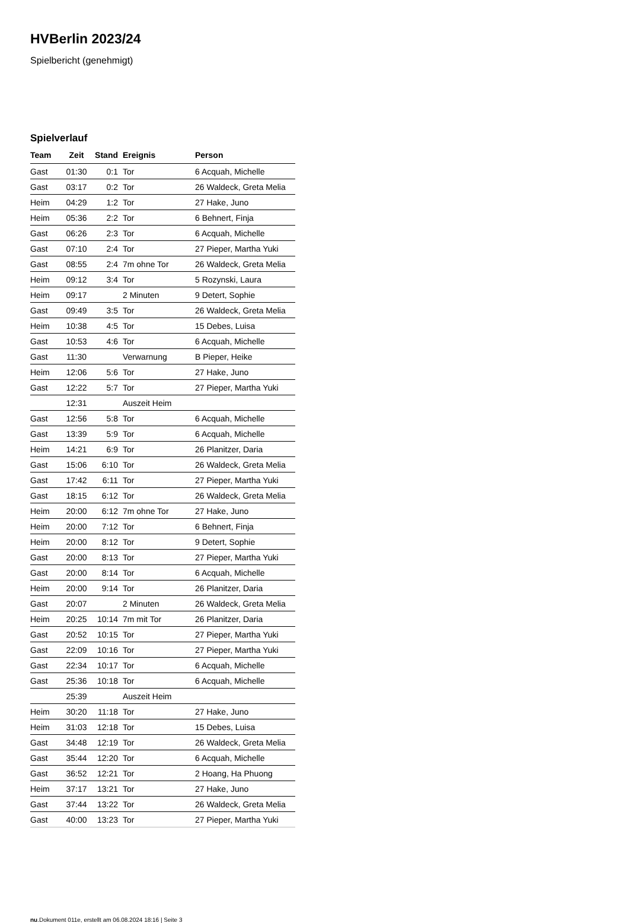HVBerlin 2023/24
Spielbericht (genehmigt)
Spielverlauf
| Team | Zeit | Stand | Ereignis | Person |
| --- | --- | --- | --- | --- |
| Gast | 01:30 | 0:1 | Tor | 6 Acquah, Michelle |
| Gast | 03:17 | 0:2 | Tor | 26 Waldeck, Greta Melia |
| Heim | 04:29 | 1:2 | Tor | 27 Hake, Juno |
| Heim | 05:36 | 2:2 | Tor | 6 Behnert, Finja |
| Gast | 06:26 | 2:3 | Tor | 6 Acquah, Michelle |
| Gast | 07:10 | 2:4 | Tor | 27 Pieper, Martha Yuki |
| Gast | 08:55 | 2:4 | 7m ohne Tor | 26 Waldeck, Greta Melia |
| Heim | 09:12 | 3:4 | Tor | 5 Rozynski, Laura |
| Heim | 09:17 | | 2 Minuten | 9 Detert, Sophie |
| Gast | 09:49 | 3:5 | Tor | 26 Waldeck, Greta Melia |
| Heim | 10:38 | 4:5 | Tor | 15 Debes, Luisa |
| Gast | 10:53 | 4:6 | Tor | 6 Acquah, Michelle |
| Gast | 11:30 | | Verwarnung | B Pieper, Heike |
| Heim | 12:06 | 5:6 | Tor | 27 Hake, Juno |
| Gast | 12:22 | 5:7 | Tor | 27 Pieper, Martha Yuki |
| | 12:31 | | Auszeit Heim | |
| Gast | 12:56 | 5:8 | Tor | 6 Acquah, Michelle |
| Gast | 13:39 | 5:9 | Tor | 6 Acquah, Michelle |
| Heim | 14:21 | 6:9 | Tor | 26 Planitzer, Daria |
| Gast | 15:06 | 6:10 | Tor | 26 Waldeck, Greta Melia |
| Gast | 17:42 | 6:11 | Tor | 27 Pieper, Martha Yuki |
| Gast | 18:15 | 6:12 | Tor | 26 Waldeck, Greta Melia |
| Heim | 20:00 | 6:12 | 7m ohne Tor | 27 Hake, Juno |
| Heim | 20:00 | 7:12 | Tor | 6 Behnert, Finja |
| Heim | 20:00 | 8:12 | Tor | 9 Detert, Sophie |
| Gast | 20:00 | 8:13 | Tor | 27 Pieper, Martha Yuki |
| Gast | 20:00 | 8:14 | Tor | 6 Acquah, Michelle |
| Heim | 20:00 | 9:14 | Tor | 26 Planitzer, Daria |
| Gast | 20:07 | | 2 Minuten | 26 Waldeck, Greta Melia |
| Heim | 20:25 | 10:14 | 7m mit Tor | 26 Planitzer, Daria |
| Gast | 20:52 | 10:15 | Tor | 27 Pieper, Martha Yuki |
| Gast | 22:09 | 10:16 | Tor | 27 Pieper, Martha Yuki |
| Gast | 22:34 | 10:17 | Tor | 6 Acquah, Michelle |
| Gast | 25:36 | 10:18 | Tor | 6 Acquah, Michelle |
| | 25:39 | | Auszeit Heim | |
| Heim | 30:20 | 11:18 | Tor | 27 Hake, Juno |
| Heim | 31:03 | 12:18 | Tor | 15 Debes, Luisa |
| Gast | 34:48 | 12:19 | Tor | 26 Waldeck, Greta Melia |
| Gast | 35:44 | 12:20 | Tor | 6 Acquah, Michelle |
| Gast | 36:52 | 12:21 | Tor | 2 Hoang, Ha Phuong |
| Heim | 37:17 | 13:21 | Tor | 27 Hake, Juno |
| Gast | 37:44 | 13:22 | Tor | 26 Waldeck, Greta Melia |
| Gast | 40:00 | 13:23 | Tor | 27 Pieper, Martha Yuki |
nu.Dokument 011e, erstellt am 06.08.2024 18:16 | Seite 3